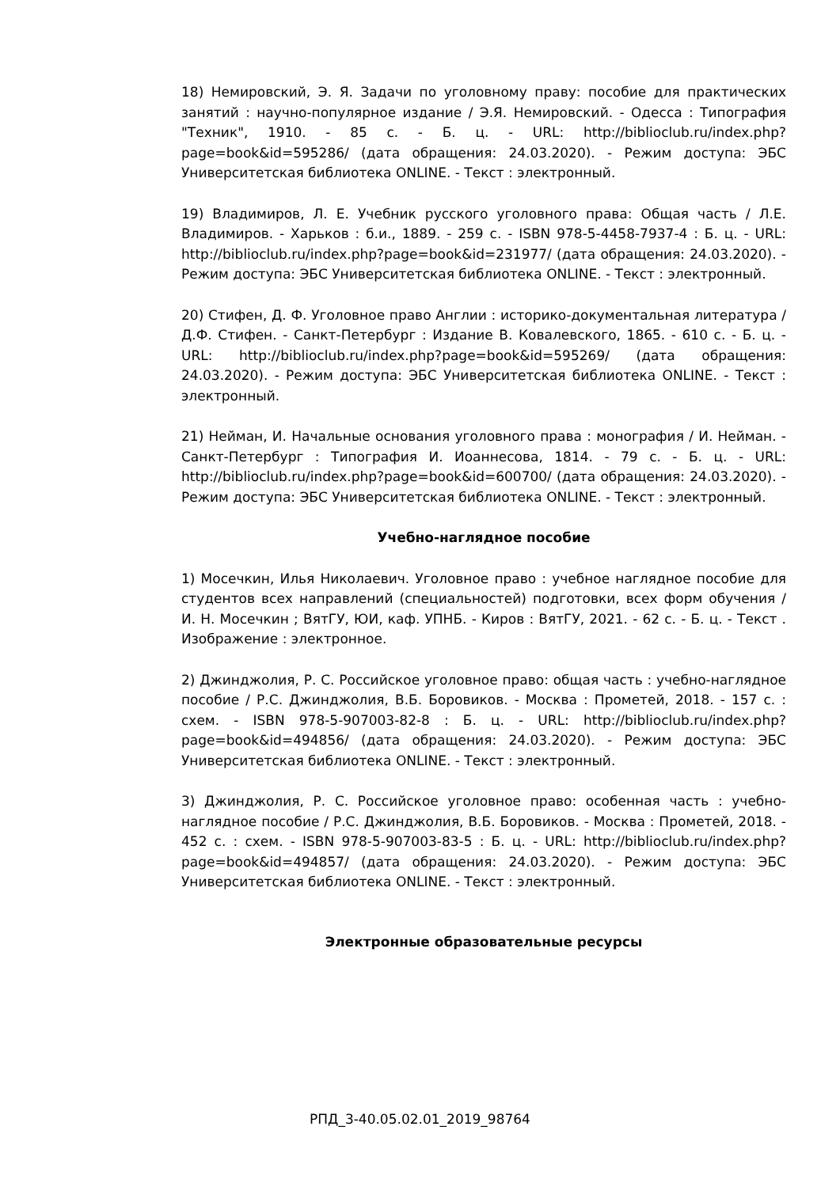18) Немировский, Э. Я. Задачи по уголовному праву: пособие для практических занятий : научно-популярное издание / Э.Я. Немировский. - Одесса : Типография "Техник", 1910. - 85 с. - Б. ц. - URL: http://biblioclub.ru/index.php?page=book&id=595286/ (дата обращения: 24.03.2020). - Режим доступа: ЭБС Университетская библиотека ONLINE. - Текст : электронный.
19) Владимиров, Л. Е. Учебник русского уголовного права: Общая часть / Л.Е. Владимиров. - Харьков : б.и., 1889. - 259 с. - ISBN 978-5-4458-7937-4 : Б. ц. - URL: http://biblioclub.ru/index.php?page=book&id=231977/ (дата обращения: 24.03.2020). - Режим доступа: ЭБС Университетская библиотека ONLINE. - Текст : электронный.
20) Стифен, Д. Ф. Уголовное право Англии : историко-документальная литература / Д.Ф. Стифен. - Санкт-Петербург : Издание В. Ковалевского, 1865. - 610 с. - Б. ц. - URL: http://biblioclub.ru/index.php?page=book&id=595269/ (дата обращения: 24.03.2020). - Режим доступа: ЭБС Университетская библиотека ONLINE. - Текст : электронный.
21) Нейман, И. Начальные основания уголовного права : монография / И. Нейман. - Санкт-Петербург : Типография И. Иоаннесова, 1814. - 79 с. - Б. ц. - URL: http://biblioclub.ru/index.php?page=book&id=600700/ (дата обращения: 24.03.2020). - Режим доступа: ЭБС Университетская библиотека ONLINE. - Текст : электронный.
Учебно-наглядное пособие
1) Мосечкин, Илья Николаевич. Уголовное право : учебное наглядное пособие для студентов всех направлений (специальностей) подготовки, всех форм обучения / И. Н. Мосечкин ; ВятГУ, ЮИ, каф. УПНБ. - Киров : ВятГУ, 2021. - 62 с. - Б. ц. - Текст . Изображение : электронное.
2) Джинджолия, Р. С. Российское уголовное право: общая часть : учебно-наглядное пособие / Р.С. Джинджолия, В.Б. Боровиков. - Москва : Прометей, 2018. - 157 с. : схем. - ISBN 978-5-907003-82-8 : Б. ц. - URL: http://biblioclub.ru/index.php?page=book&id=494856/ (дата обращения: 24.03.2020). - Режим доступа: ЭБС Университетская библиотека ONLINE. - Текст : электронный.
3) Джинджолия, Р. С. Российское уголовное право: особенная часть : учебно-наглядное пособие / Р.С. Джинджолия, В.Б. Боровиков. - Москва : Прометей, 2018. - 452 с. : схем. - ISBN 978-5-907003-83-5 : Б. ц. - URL: http://biblioclub.ru/index.php?page=book&id=494857/ (дата обращения: 24.03.2020). - Режим доступа: ЭБС Университетская библиотека ONLINE. - Текст : электронный.
Электронные образовательные ресурсы
РПД_3-40.05.02.01_2019_98764